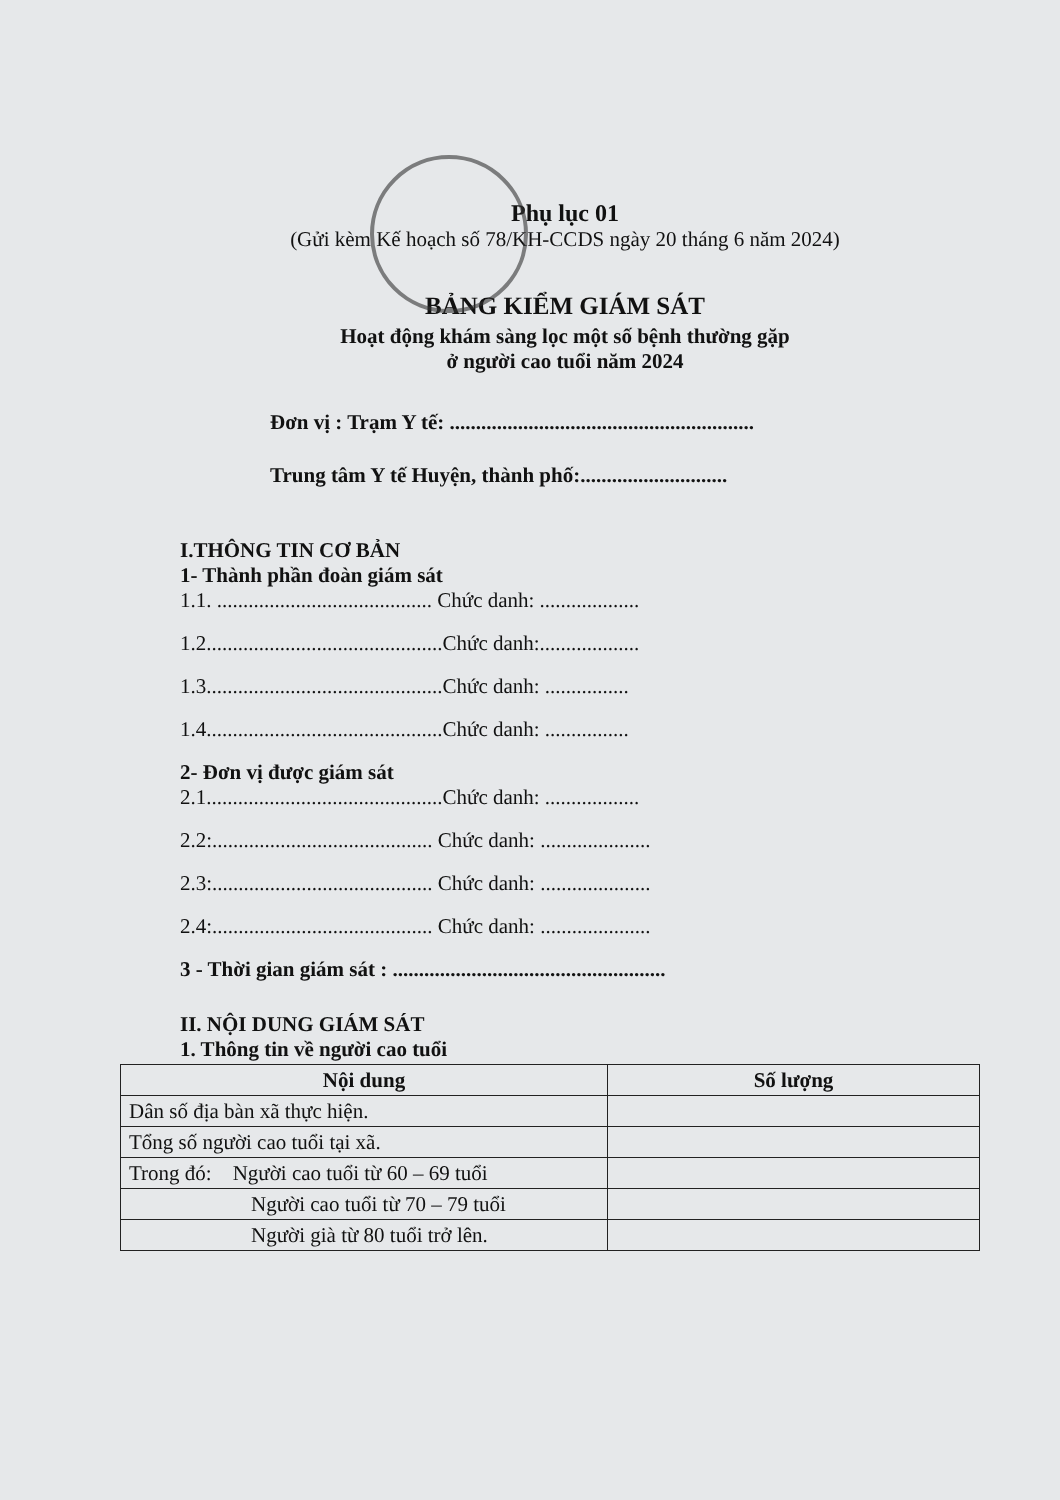Phụ lục 01
(Gửi kèm Kế hoạch số 78/KH-CCDS ngày 20 tháng 6 năm 2024)
BẢNG KIỂM GIÁM SÁT
Hoạt động khám sàng lọc một số bệnh thường gặp
ở người cao tuổi năm 2024
Đơn vị : Trạm Y tế: ..........................................................
Trung tâm Y tế Huyện, thành phố:............................
I.THÔNG TIN CƠ BẢN
1- Thành phần đoàn giám sát
1.1. ......................................... Chức danh: ...................
1.2.............................................Chức danh:...................
1.3.............................................Chức danh: ................
1.4.............................................Chức danh: ................
2- Đơn vị được giám sát
2.1.............................................Chức danh: ..................
2.2:.......................................... Chức danh: .....................
2.3:.......................................... Chức danh: .....................
2.4:.......................................... Chức danh: .....................
3 - Thời gian giám sát : ....................................................
II. NỘI DUNG GIÁM SÁT
1. Thông tin về người cao tuổi
| Nội dung | Số lượng |
| --- | --- |
| Dân số địa bàn xã thực hiện. | |
| Tổng số người cao tuổi tại xã. | |
| Trong đó: Người cao tuổi từ 60 – 69 tuổi | |
| Người cao tuổi từ 70 – 79 tuổi | |
| Người già từ 80 tuổi trở lên. | |